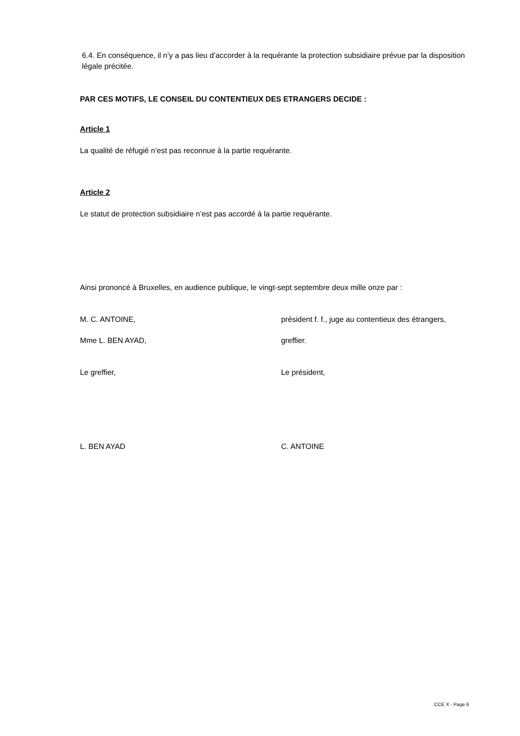6.4. En conséquence, il n’y a pas lieu d’accorder à la requérante la protection subsidiaire prévue par la disposition légale précitée.
PAR CES MOTIFS, LE CONSEIL DU CONTENTIEUX DES ETRANGERS DECIDE :
Article 1
La qualité de réfugié n’est pas reconnue à la partie requérante.
Article 2
Le statut de protection subsidiaire n’est pas accordé à la partie requérante.
Ainsi prononcé à Bruxelles, en audience publique, le vingt-sept septembre deux mille onze par :
M. C. ANTOINE, président f. f., juge au contentieux des étrangers,
Mme L. BEN AYAD, greffier.
Le greffier, Le président,
L. BEN AYAD C. ANTOINE
CCE X - Page 6